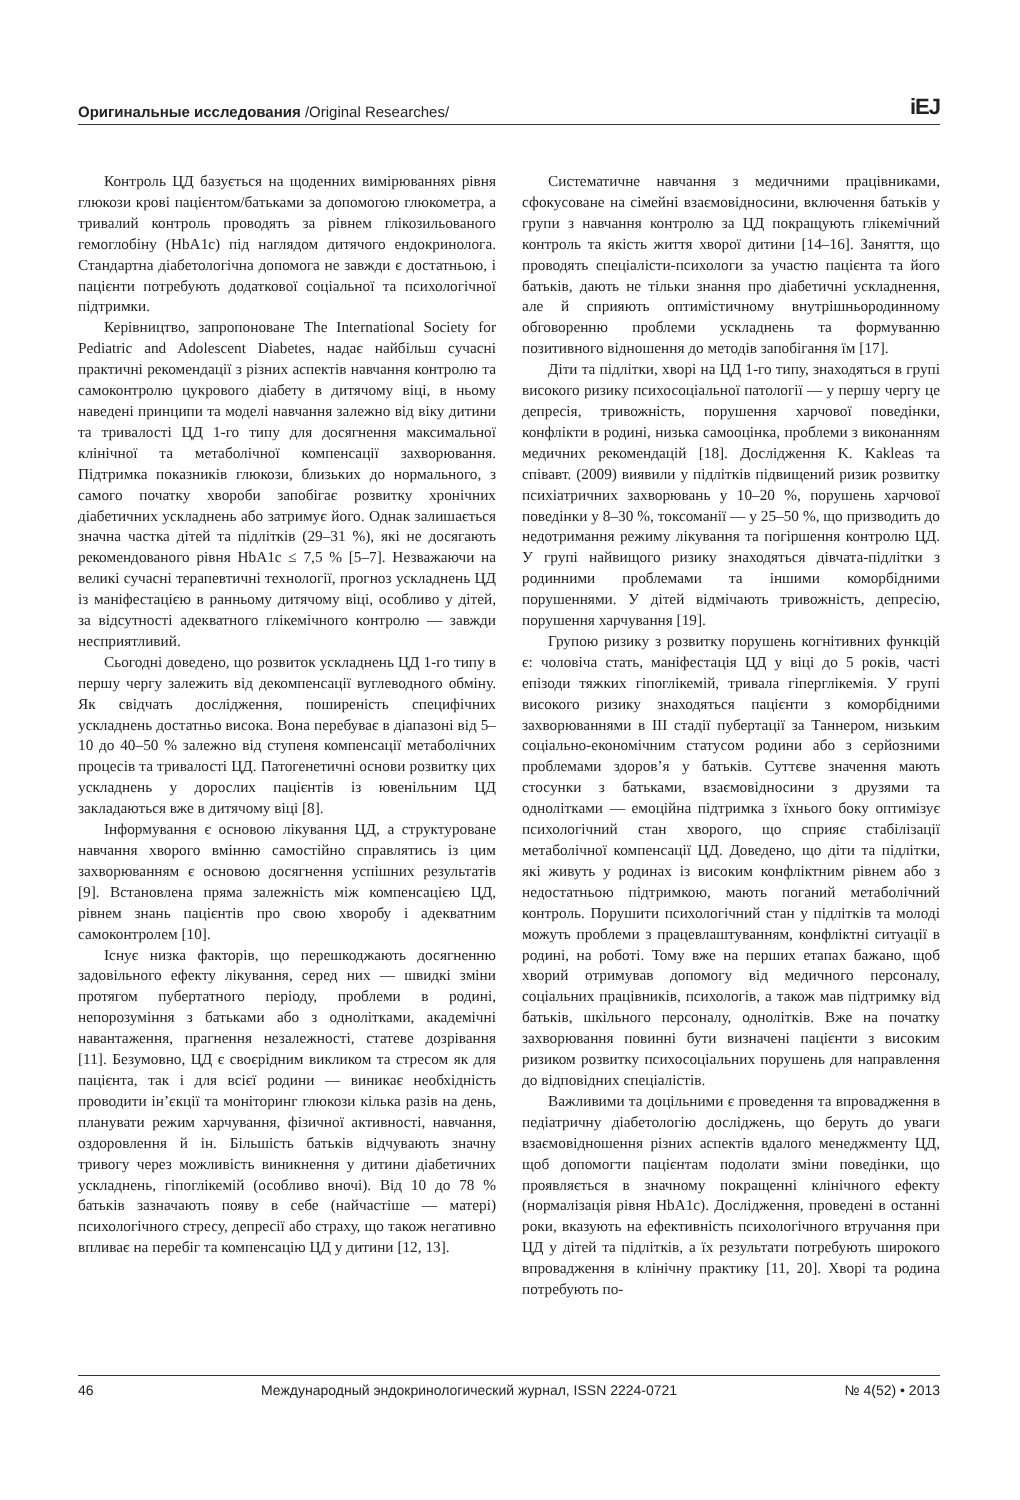Оригинальные исследования /Original Researches/ iEJ
Контроль ЦД базується на щоденних вимірюваннях рівня глюкози крові пацієнтом/батьками за допомогою глюкометра, а тривалий контроль проводять за рівнем глікозильованого гемоглобіну (HbA1c) під наглядом дитячого ендокринолога. Стандартна діабетологічна допомога не завжди є достатньою, і пацієнти потребують додаткової соціальної та психологічної підтримки.
Керівництво, запропоноване The International Society for Pediatric and Adolescent Diabetes, надає найбільш сучасні практичні рекомендації з різних аспектів навчання контролю та самоконтролю цукрового діабету в дитячому віці, в ньому наведені принципи та моделі навчання залежно від віку дитини та тривалості ЦД 1-го типу для досягнення максимальної клінічної та метаболічної компенсації захворювання. Підтримка показників глюкози, близьких до нормального, з самого початку хвороби запобігає розвитку хронічних діабетичних ускладнень або затримує його. Однак залишається значна частка дітей та підлітків (29–31 %), які не досягають рекомендованого рівня HbA1c ≤ 7,5 % [5–7]. Незважаючи на великі сучасні терапевтичні технології, прогноз ускладнень ЦД із маніфестацією в ранньому дитячому віці, особливо у дітей, за відсутності адекватного глікемічного контролю — завжди несприятливий.
Сьогодні доведено, що розвиток ускладнень ЦД 1-го типу в першу чергу залежить від декомпенсації вуглеводного обміну. Як свідчать дослідження, поширеність специфічних ускладнень достатньо висока. Вона перебуває в діапазоні від 5–10 до 40–50 % залежно від ступеня компенсації метаболічних процесів та тривалості ЦД. Патогенетичні основи розвитку цих ускладнень у дорослих пацієнтів із ювенільним ЦД закладаються вже в дитячому віці [8].
Інформування є основою лікування ЦД, а структуроване навчання хворого вмінню самостійно справлятись із цим захворюванням є основою досягнення успішних результатів [9]. Встановлена пряма залежність між компенсацією ЦД, рівнем знань пацієнтів про свою хворобу і адекватним самоконтролем [10].
Існує низка факторів, що перешкоджають досягненню задовільного ефекту лікування, серед них — швидкі зміни протягом пубертатного періоду, проблеми в родині, непорозуміння з батьками або з однолітками, академічні навантаження, прагнення незалежності, статеве дозрівання [11]. Безумовно, ЦД є своєрідним викликом та стресом як для пацієнта, так і для всієї родини — виникає необхідність проводити ін’єкції та моніторинг глюкози кілька разів на день, планувати режим харчування, фізичної активності, навчання, оздоровлення й ін. Більшість батьків відчувають значну тривогу через можливість виникнення у дитини діабетичних ускладнень, гіпоглікемій (особливо вночі). Від 10 до 78 % батьків зазначають появу в себе (найчастіше — матері) психологічного стресу, депресії або страху, що також негативно впливає на перебіг та компенсацію ЦД у дитини [12, 13].
Систематичне навчання з медичними працівниками, сфокусоване на сімейні взаємовідносини, включення батьків у групи з навчання контролю за ЦД покращують глікемічний контроль та якість життя хворої дитини [14–16]. Заняття, що проводять спеціалісти-психологи за участю пацієнта та його батьків, дають не тільки знання про діабетичні ускладнення, але й сприяють оптимістичному внутрішньородинному обговоренню проблеми ускладнень та формуванню позитивного відношення до методів запобігання їм [17].
Діти та підлітки, хворі на ЦД 1-го типу, знаходяться в групі високого ризику психосоціальної патології — у першу чергу це депресія, тривожність, порушення харчової поведінки, конфлікти в родині, низька самооцінка, проблеми з виконанням медичних рекомендацій [18]. Дослідження K. Kakleas та співавт. (2009) виявили у підлітків підвищений ризик розвитку психіатричних захворювань у 10–20 %, порушень харчової поведінки у 8–30 %, токсоманії — у 25–50 %, що призводить до недотримання режиму лікування та погіршення контролю ЦД. У групі найвищого ризику знаходяться дівчата-підлітки з родинними проблемами та іншими коморбідними порушеннями. У дітей відмічають тривожність, депресію, порушення харчування [19].
Групою ризику з розвитку порушень когнітивних функцій є: чоловіча стать, маніфестація ЦД у віці до 5 років, часті епізоди тяжких гіпоглікемій, тривала гіперглікемія. У групі високого ризику знаходяться пацієнти з коморбідними захворюваннями в III стадії пубертації за Таннером, низьким соціально-економічним статусом родини або з серйозними проблемами здоров’я у батьків. Суттєве значення мають стосунки з батьками, взаємовідносини з друзями та однолітками — емоційна підтримка з їхнього боку оптимізує психологічний стан хворого, що сприяє стабілізації метаболічної компенсації ЦД. Доведено, що діти та підлітки, які живуть у родинах із високим конфліктним рівнем або з недостатньою підтримкою, мають поганий метаболічний контроль. Порушити психологічний стан у підлітків та молоді можуть проблеми з працевлаштуванням, конфліктні ситуації в родині, на роботі. Тому вже на перших етапах бажано, щоб хворий отримував допомогу від медичного персоналу, соціальних працівників, психологів, а також мав підтримку від батьків, шкільного персоналу, однолітків. Вже на початку захворювання повинні бути визначені пацієнти з високим ризиком розвитку психосоціальних порушень для направлення до відповідних спеціалістів.
Важливими та доцільними є проведення та впровадження в педіатричну діабетологію досліджень, що беруть до уваги взаємовідношення різних аспектів вдалого менеджменту ЦД, щоб допомогти пацієнтам подолати зміни поведінки, що проявляється в значному покращенні клінічного ефекту (нормалізація рівня HbA1c). Дослідження, проведені в останні роки, вказують на ефективність психологічного втручання при ЦД у дітей та підлітків, а їх результати потребують широкого впровадження в клінічну практику [11, 20]. Хворі та родина потребують по-
46 Международный эндокринологический журнал, ISSN 2224-0721 № 4(52) • 2013